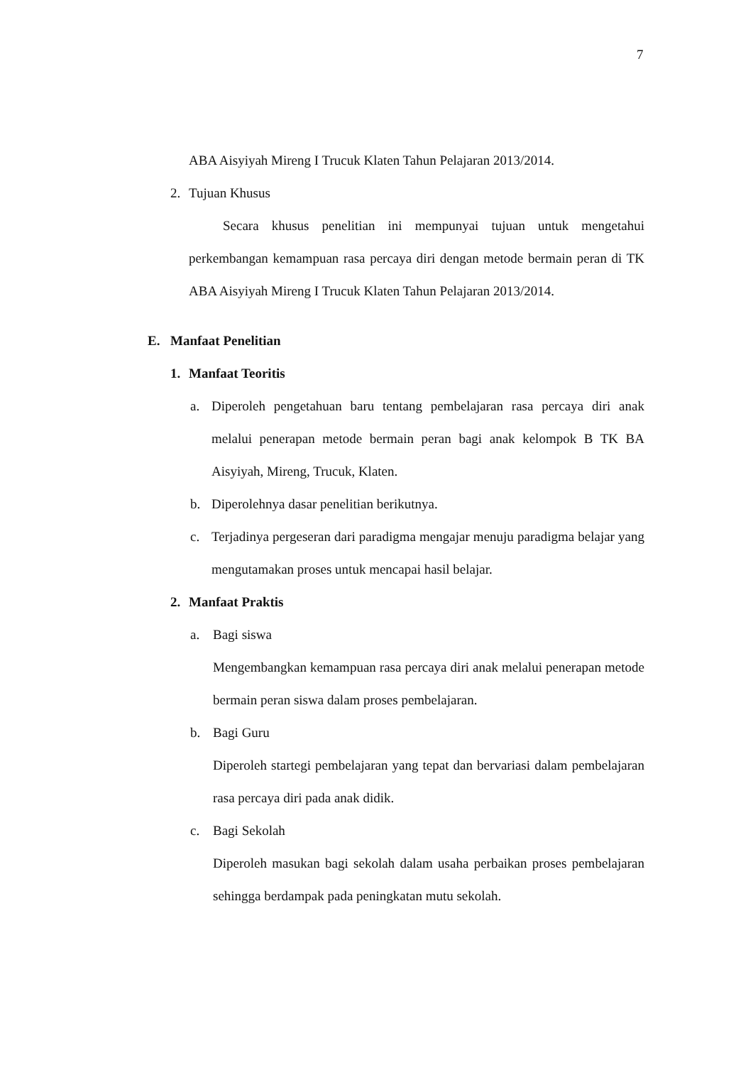7
ABA Aisyiyah Mireng I Trucuk Klaten Tahun Pelajaran 2013/2014.
2. Tujuan Khusus
Secara khusus penelitian ini mempunyai tujuan untuk mengetahui perkembangan kemampuan rasa percaya diri dengan metode bermain peran di TK ABA Aisyiyah Mireng I Trucuk Klaten Tahun Pelajaran 2013/2014.
E. Manfaat Penelitian
1. Manfaat Teoritis
a.
Diperoleh pengetahuan baru tentang pembelajaran rasa percaya diri anak melalui penerapan metode bermain peran bagi anak kelompok B TK BA Aisyiyah, Mireng, Trucuk, Klaten.
b.
Diperolehnya dasar penelitian berikutnya.
c.
Terjadinya pergeseran dari paradigma mengajar menuju paradigma belajar yang mengutamakan proses untuk mencapai hasil belajar.
2. Manfaat Praktis
a. Bagi siswa
Mengembangkan kemampuan rasa percaya diri anak melalui penerapan metode bermain peran siswa dalam proses pembelajaran.
b. Bagi Guru
Diperoleh startegi pembelajaran yang tepat dan bervariasi dalam pembelajaran rasa percaya diri pada anak didik.
c. Bagi Sekolah
Diperoleh masukan bagi sekolah dalam usaha perbaikan proses pembelajaran sehingga berdampak pada peningkatan mutu sekolah.